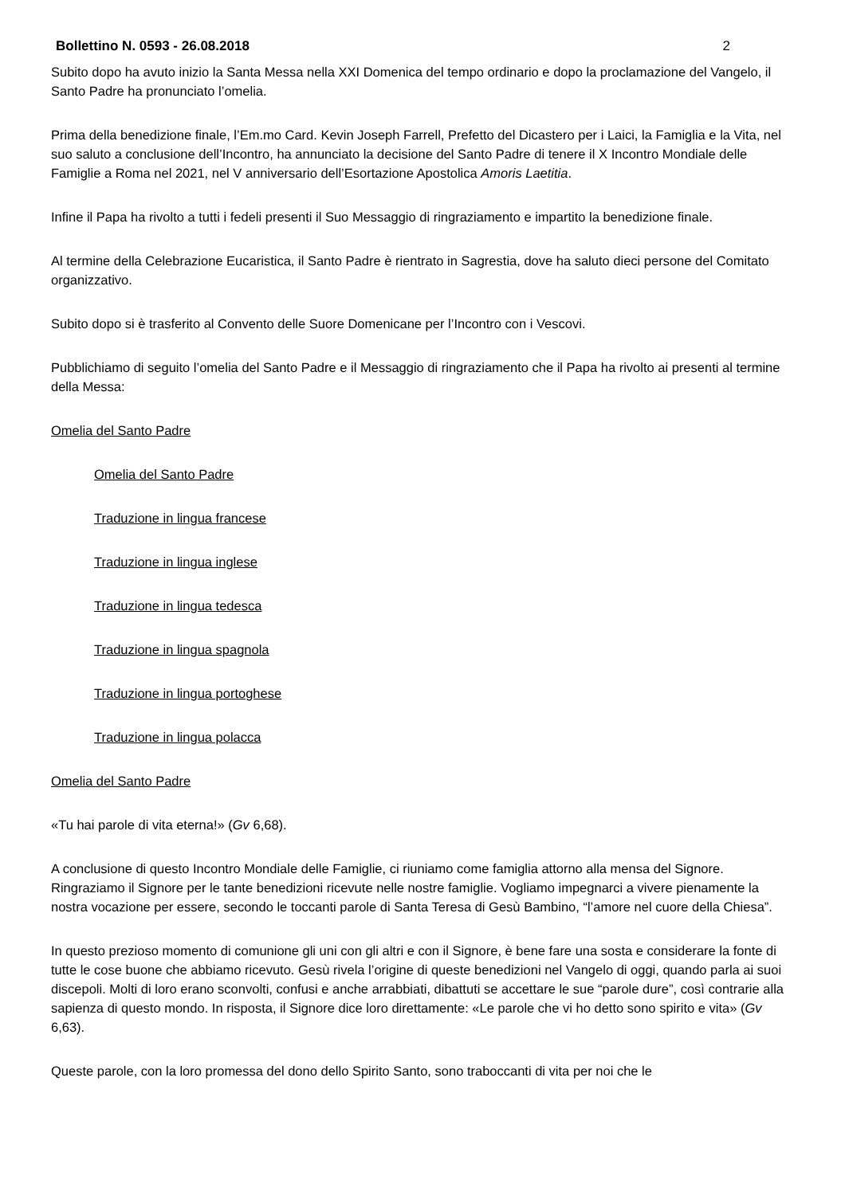Bollettino N. 0593 - 26.08.2018 2
Subito dopo ha avuto inizio la Santa Messa nella XXI Domenica del tempo ordinario e dopo la proclamazione del Vangelo, il Santo Padre ha pronunciato l’omelia.
Prima della benedizione finale, l’Em.mo Card. Kevin Joseph Farrell, Prefetto del Dicastero per i Laici, la Famiglia e la Vita, nel suo saluto a conclusione dell’Incontro, ha annunciato la decisione del Santo Padre di tenere il X Incontro Mondiale delle Famiglie a Roma nel 2021, nel V anniversario dell’Esortazione Apostolica Amoris Laetitia.
Infine il Papa ha rivolto a tutti i fedeli presenti il Suo Messaggio di ringraziamento e impartito la benedizione finale.
Al termine della Celebrazione Eucaristica, il Santo Padre è rientrato in Sagrestia, dove ha saluto dieci persone del Comitato organizzativo.
Subito dopo si è trasferito al Convento delle Suore Domenicane per l’Incontro con i Vescovi.
Pubblichiamo di seguito l’omelia del Santo Padre e il Messaggio di ringraziamento che il Papa ha rivolto ai presenti al termine della Messa:
Omelia del Santo Padre
Omelia del Santo Padre
Traduzione in lingua francese
Traduzione in lingua inglese
Traduzione in lingua tedesca
Traduzione in lingua spagnola
Traduzione in lingua portoghese
Traduzione in lingua polacca
Omelia del Santo Padre
«Tu hai parole di vita eterna!» (Gv 6,68).
A conclusione di questo Incontro Mondiale delle Famiglie, ci riuniamo come famiglia attorno alla mensa del Signore. Ringraziamo il Signore per le tante benedizioni ricevute nelle nostre famiglie. Vogliamo impegnarci a vivere pienamente la nostra vocazione per essere, secondo le toccanti parole di Santa Teresa di Gesù Bambino, “l’amore nel cuore della Chiesa”.
In questo prezioso momento di comunione gli uni con gli altri e con il Signore, è bene fare una sosta e considerare la fonte di tutte le cose buone che abbiamo ricevuto. Gesù rivela l’origine di queste benedizioni nel Vangelo di oggi, quando parla ai suoi discepoli. Molti di loro erano sconvolti, confusi e anche arrabbiati, dibattuti se accettare le sue “parole dure”, così contrarie alla sapienza di questo mondo. In risposta, il Signore dice loro direttamente: «Le parole che vi ho detto sono spirito e vita» (Gv 6,63).
Queste parole, con la loro promessa del dono dello Spirito Santo, sono traboccanti di vita per noi che le